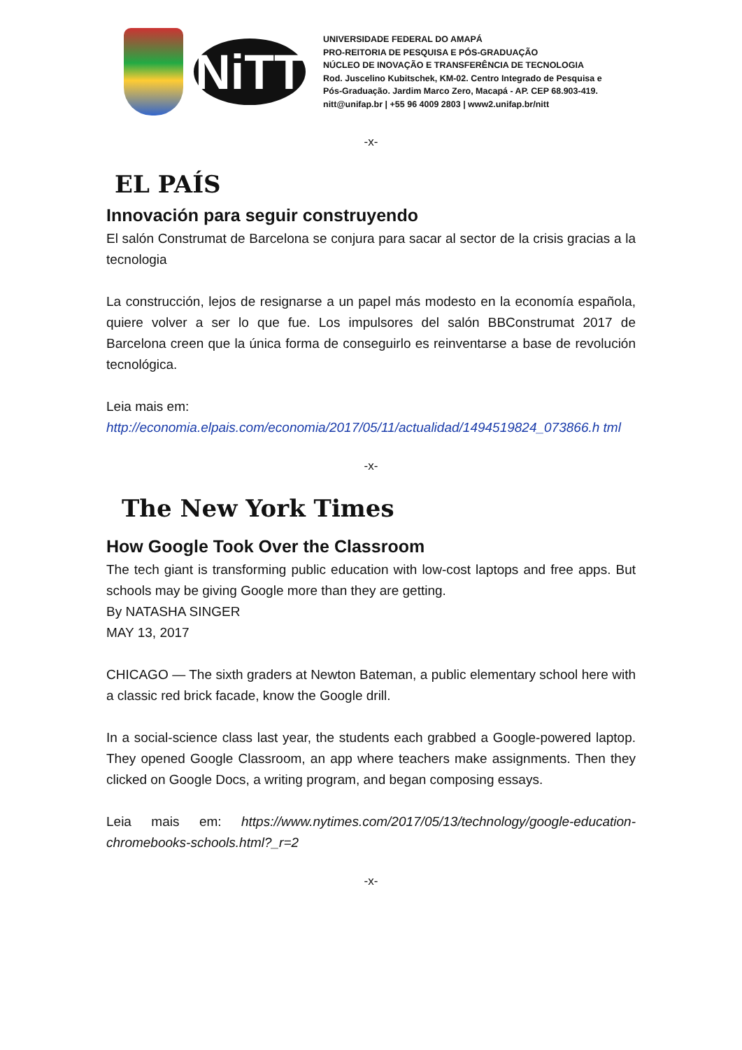NiTT
UNIVERSIDADE FEDERAL DO AMAPÁ
PRO-REITORIA DE PESQUISA E PÓS-GRADUAÇÃO
NÚCLEO DE INOVAÇÃO E TRANSFERÊNCIA DE TECNOLOGIA
Rod. Juscelino Kubitschek, KM-02. Centro Integrado de Pesquisa e
Pós-Graduação. Jardim Marco Zero, Macapá - AP. CEP 68.903-419.
nitt@unifap.br | +55 96 4009 2803 | www2.unifap.br/nitt
-x-
EL PAÍS
Innovación para seguir construyendo
El salón Construmat de Barcelona se conjura para sacar al sector de la crisis gracias a la tecnologia
La construcción, lejos de resignarse a un papel más modesto en la economía española, quiere volver a ser lo que fue. Los impulsores del salón BBConstrumat 2017 de Barcelona creen que la única forma de conseguirlo es reinventarse a base de revolución tecnológica.
Leia mais em:
http://economia.elpais.com/economia/2017/05/11/actualidad/1494519824_073866.h tml
-x-
The New York Times
How Google Took Over the Classroom
The tech giant is transforming public education with low-cost laptops and free apps. But schools may be giving Google more than they are getting.
By NATASHA SINGER
MAY 13, 2017
CHICAGO — The sixth graders at Newton Bateman, a public elementary school here with a classic red brick facade, know the Google drill.
In a social-science class last year, the students each grabbed a Google-powered laptop. They opened Google Classroom, an app where teachers make assignments. Then they clicked on Google Docs, a writing program, and began composing essays.
Leia mais em: https://www.nytimes.com/2017/05/13/technology/google-education-chromebooks-schools.html?_r=2
-x-